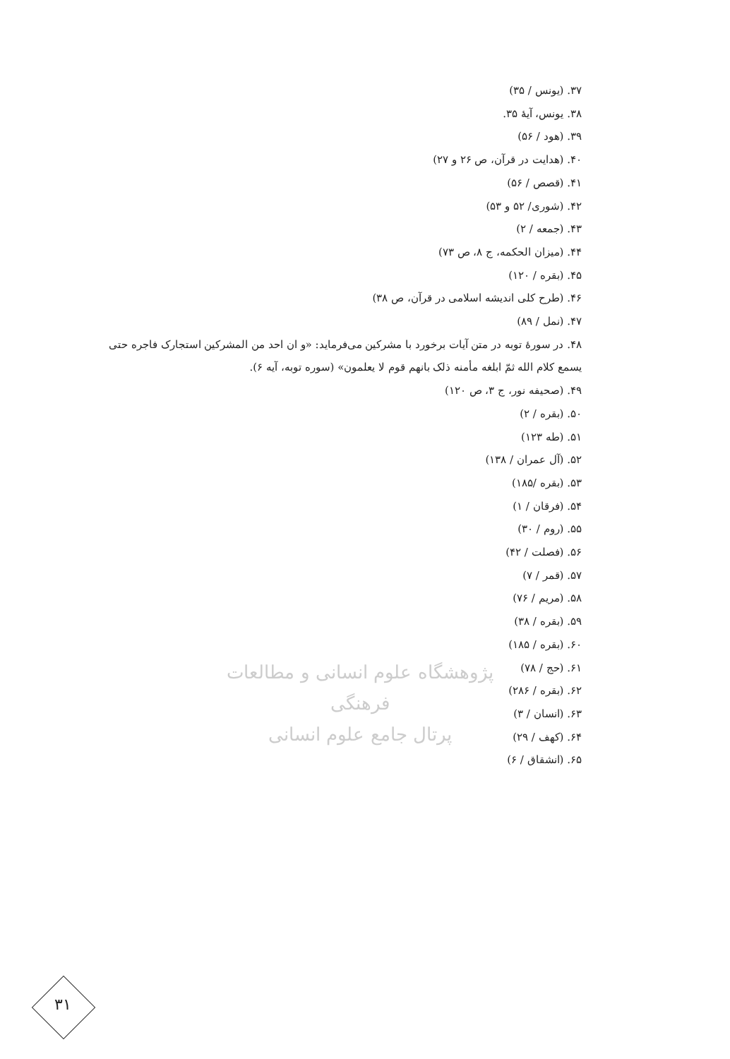۳۷. (یونس / ۳۵)
۳۸. یونس، آیهٔ ۳۵.
۳۹. (هود / ۵۶)
۴۰. (هدایت در قرآن، ص ۲۶ و ۲۷)
۴۱. (قصص / ۵۶)
۴۲. (شوری/ ۵۲ و ۵۳)
۴۳. (جمعه / ۲)
۴۴. (میزان الحکمه، ج ۸، ص ۷۳)
۴۵. (بقره / ۱۲۰)
۴۶. (طرح کلی اندیشه اسلامی در قرآن، ص ۳۸)
۴۷. (نمل / ۸۹)
۴۸. در سورهٔ توبه در متن آیات برخورد با مشرکین می‌فرماید: «و ان احد من المشرکین استجارک فاجره حتی یسمع کلام الله ثمّ ابلغه مأمنه ذلک بانهم قوم لا یعلمون» (سوره توبه، آیه ۶).
۴۹. (صحیفه نور، ج ۳، ص ۱۲۰)
۵۰. (بقره / ۲)
۵۱. (طه ۱۲۳)
۵۲. (آل عمران / ۱۳۸)
۵۳. (بقره /۱۸۵)
۵۴. (فرقان / ۱)
۵۵. (روم / ۳۰)
۵۶. (فصلت / ۴۲)
۵۷. (قمر / ۷)
۵۸. (مریم / ۷۶)
۵۹. (بقره / ۳۸)
۶۰. (بقره / ۱۸۵)
۶۱. (حج / ۷۸)
۶۲. (بقره / ۲۸۶)
۶۳. (انسان / ۳)
۶۴. (کهف / ۲۹)
۶۵. (انشقاق / ۶)
پژوهشگاه علوم انسانی و مطالعات فرهنگی
پرتال جامع علوم انسانی
۳۱